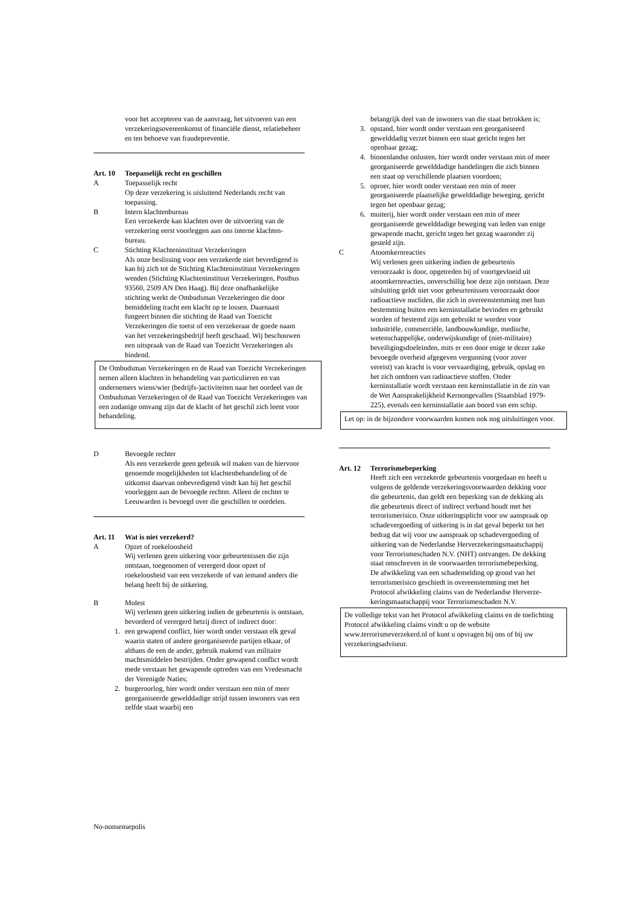voor het accepteren van de aanvraag, het uitvoeren van een verzekeringsovereenkomst of financiële dienst, relatiebeheer en ten behoeve van fraudepreventie.
Art. 10 Toepasselijk recht en geschillen
A Toepasselijk recht
Op deze verzekering is uisluitend Nederlands recht van toepassing.
B Intern klachtenbureau
Een verzekerde kan klachten over de uitvoering van de verzekering eerst voorleggen aan ons interne klachten-bureau.
C Stichting Klachteninstituut Verzekeringen
Als onze beslissing voor een verzekerde niet bevredigend is kan hij zich tot de Stichting Klachteninstituut Verzekeringen wenden (Stichting Klachteninstituut Verzekeringen, Postbus 93560, 2509 AN Den Haag). Bij deze onafhankelijke stichting werkt de Ombudsman Verzekeringen die door bemiddeling tracht een klacht op te lossen. Daarnaast fungeert binnen die stichting de Raad van Toezicht Verzekeringen die toetst of een verzekeraar de goede naam van het verzekeringsbedrijf heeft geschaad. Wij beschouwen een uitspraak van de Raad van Toezicht Verzekeringen als bindend.
De Ombudsman Verzekeringen en de Raad van Toezicht Verzekeringen nemen alleen klachten in behandeling van particulieren en van ondernemers wiens/wier (bedrijfs-)activiteiten naar het oordeel van de Ombudsman Verzekeringen of de Raad van Toezicht Verzekeringen van een zodanige omvang zijn dat de klacht of het geschil zich leent voor behandeling.
D Bevoegde rechter
Als een verzekerde geen gebruik wil maken van de hiervoor genoemde mogelijkheden tot klachtenbehandeling of de uitkomst daarvan onbevredigend vindt kan hij het geschil voorleggen aan de bevoegde rechter. Alleen de rechter te Leeuwarden is bevoegd over die geschillen te oordelen.
Art. 11 Wat is niet verzekerd?
A Opzet of roekeloosheid
Wij verlenen geen uitkering voor gebeurtenissen die zijn ontstaan, toegenomen of verergerd door opzet of roekeloosheid van een verzekerde of van iemand anders die belang heeft bij de uitkering.
B Molest
Wij verlenen geen uitkering indien de gebeurtenis is ontstaan, bevorderd of verergerd hetzij direct of indirect door:
1. een gewapend conflict, hier wordt onder verstaan elk geval waarin staten of andere georganiseerde partijen elkaar, of althans de een de ander, gebruik makend van militaire machtsmiddelen bestrijden. Onder gewapend conflict wordt mede verstaan het gewapende optreden van een Vredesmacht der Verenigde Naties;
2. burgeroorlog, hier wordt onder verstaan een min of meer georganiseerde gewelddadige strijd tussen inwoners van een zelfde staat waarbij een
belangrijk deel van de inwoners van die staat betrokken is;
3. opstand, hier wordt onder verstaan een georganiseerd gewelddadig verzet binnen een staat gericht tegen het openbaar gezag;
4. binnenlandse onlusten, hier wordt onder verstaan min of meer georganiseerde gewelddadige handelingen die zich binnen een staat op verschillende plaatsen voordoen;
5. oproer, hier wordt onder verstaan een min of meer georganiseerde plaatselijke gewelddadige beweging, gericht tegen het openbaar gezag;
6. muiterij, hier wordt onder verstaan een min of meer georganiseerde gewelddadige beweging van leden van enige gewapende macht, gericht tegen het gezag waaronder zij gesteld zijn.
C Atoomkernreacties
Wij verlenen geen uitkering indien de gebeurtenis veroorzaakt is door, opgetreden bij of voortgevloeid uit atoomkernreacties, onverschillig hoe deze zijn ontstaan. Deze uitsluiting geldt niet voor gebeurtenissen veroorzaakt door radioactieve nucliden, die zich in overeenstemming met hun bestemming buiten een kerninstallatie bevinden en gebruikt worden of bestemd zijn om gebruikt te worden voor industriële, commerciële, landbouwkundige, medische, wetenschappelijke, onderwijskundige of (niet-militaire) beveiligingsdoeleinden, mits er een door enige te dezer zake bevoegde overheid afgegeven vergunning (voor zover vereist) van kracht is voor vervaardiging, gebruik, opslag en het zich ontdoen van radioactieve stoffen. Onder kerninstallatie wordt verstaan een kerninstallatie in de zin van de Wet Aansprakelijkheid Kernongevallen (Staatsblad 1979-225), evenals een kerninstallatie aan boord van een schip.
Let op: in de bijzondere voorwaarden komen ook nog uitsluitingen voor.
Art. 12 Terrorismebeperking
Heeft zich een verzekerde gebeurtenis voorgedaan en heeft u volgens de geldende verzekeringsvoorwaarden dekking voor die gebeurtenis, dan geldt een beperking van de dekking als die gebeurtenis direct of indirect verband houdt met het terrorismerisico. Onze uitkeringsplicht voor uw aanspraak op schadevergoeding of uitkering is in dat geval beperkt tot het bedrag dat wij voor uw aanspraak op schadevergoeding of uitkering van de Nederlandse Herverzekeringsmaatschappij voor Terrorismeschaden N.V. (NHT) ontvangen. De dekking staat omschreven in de voorwaarden terrorismebeperking.
De afwikkeling van een schademelding op grond van het terrorismerisico geschiedt in overeenstemming met het Protocol afwikkeling claims van de Nederlandse Herverze-keringsmaatschappij voor Terrorismeschaden N.V.
De volledige tekst van het Protocol afwikkeling claims en de toelichting Protocol afwikkeling claims vindt u op de website www.terrorismeverzekerd.nl of kunt u opvragen bij ons of bij uw verzekeringsadviseur.
No-nonsensepolis